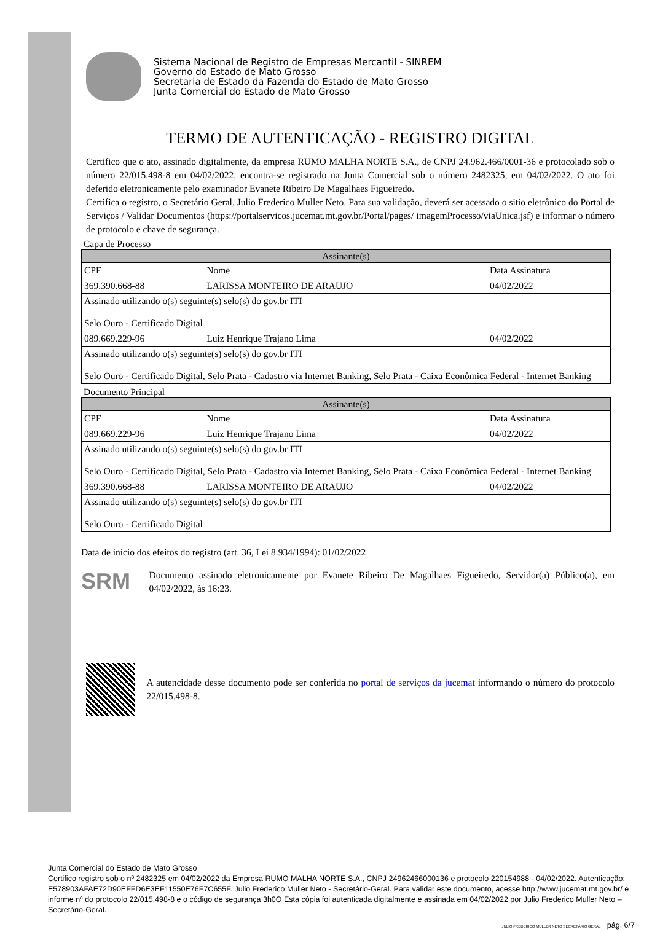Sistema Nacional de Registro de Empresas Mercantil - SINREM
Governo do Estado de Mato Grosso
Secretaria de Estado da Fazenda do Estado de Mato Grosso
Junta Comercial do Estado de Mato Grosso
TERMO DE AUTENTICAÇÃO - REGISTRO DIGITAL
Certifico que o ato, assinado digitalmente, da empresa RUMO MALHA NORTE S.A., de CNPJ 24.962.466/0001-36 e protocolado sob o número 22/015.498-8 em 04/02/2022, encontra-se registrado na Junta Comercial sob o número 2482325, em 04/02/2022. O ato foi deferido eletronicamente pelo examinador Evanete Ribeiro De Magalhaes Figueiredo.
Certifica o registro, o Secretário Geral, Julio Frederico Muller Neto. Para sua validação, deverá ser acessado o sitio eletrônico do Portal de Serviços / Validar Documentos (https://portalservicos.jucemat.mt.gov.br/Portal/pages/ imagemProcesso/viaUnica.jsf) e informar o número de protocolo e chave de segurança.
Capa de Processo
| Assinante(s) | | |
| --- | --- | --- |
| CPF | Nome | Data Assinatura |
| 369.390.668-88 | LARISSA MONTEIRO DE ARAUJO | 04/02/2022 |
| Assinado utilizando o(s) seguinte(s) selo(s) do gov.br ITI Selo Ouro - Certificado Digital | | |
| 089.669.229-96 | Luiz Henrique Trajano Lima | 04/02/2022 |
| Assinado utilizando o(s) seguinte(s) selo(s) do gov.br ITI Selo Ouro - Certificado Digital, Selo Prata - Cadastro via Internet Banking, Selo Prata - Caixa Econômica Federal - Internet Banking | | |
Documento Principal
| Assinante(s) | | |
| --- | --- | --- |
| CPF | Nome | Data Assinatura |
| 089.669.229-96 | Luiz Henrique Trajano Lima | 04/02/2022 |
| Assinado utilizando o(s) seguinte(s) selo(s) do gov.br ITI Selo Ouro - Certificado Digital, Selo Prata - Cadastro via Internet Banking, Selo Prata - Caixa Econômica Federal - Internet Banking | | |
| 369.390.668-88 | LARISSA MONTEIRO DE ARAUJO | 04/02/2022 |
| Assinado utilizando o(s) seguinte(s) selo(s) do gov.br ITI Selo Ouro - Certificado Digital | | |
Data de início dos efeitos do registro (art. 36, Lei 8.934/1994): 01/02/2022
SRM
Documento assinado eletronicamente por Evanete Ribeiro De Magalhaes Figueiredo, Servidor(a) Público(a), em 04/02/2022, às 16:23.
A autencidade desse documento pode ser conferida no portal de serviços da jucemat informando o número do protocolo 22/015.498-8.
Junta Comercial do Estado de Mato Grosso
Certifico registro sob o nº 2482325 em 04/02/2022 da Empresa RUMO MALHA NORTE S.A., CNPJ 24962466000136 e protocolo 220154988 - 04/02/2022. Autenticação: E578903AFAE72D90EFFD6E3EF11550E76F7C655F. Julio Frederico Muller Neto - Secretário-Geral. Para validar este documento, acesse http://www.jucemat.mt.gov.br/ e informe nº do protocolo 22/015.498-8 e o código de segurança 3h0O Esta cópia foi autenticada digitalmente e assinada em 04/02/2022 por Julio Frederico Muller Neto – Secretário-Geral.
JULIO FREDERICO MULLER NETO SECRETÁRIO GERAL pág. 6/7